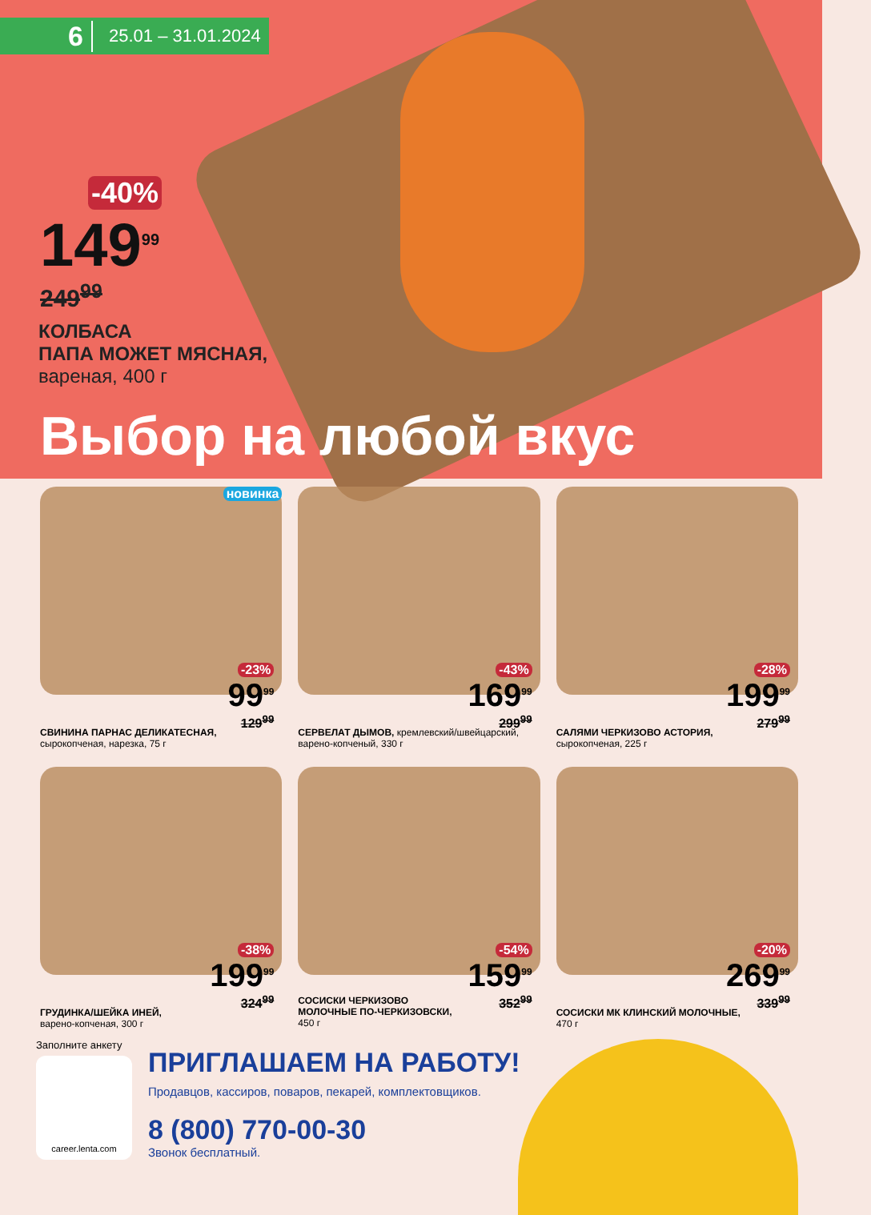6 25.01 – 31.01.2024
-40%
149<sup>99</sup>
249<sup>99</sup>
КОЛБАСА
ПАПА МОЖЕТ МЯСНАЯ,
вареная, 400 г
Выбор на любой вкус
новинка
-23%
99<sup>99</sup>
129<sup>99</sup>
СВИНИНА ПАРНАС ДЕЛИКАТЕСНАЯ,
сырокопченая, нарезка, 75 г
-43%
169<sup>99</sup>
299<sup>99</sup>
СЕРВЕЛАТ ДЫМОВ, кремлевский/швейцарский,
варено-копченый, 330 г
-28%
199<sup>99</sup>
279<sup>99</sup>
САЛЯМИ ЧЕРКИЗОВО АСТОРИЯ,
сырокопченая, 225 г
-38%
199<sup>99</sup>
324<sup>99</sup>
ГРУДИНКА/ШЕЙКА ИНЕЙ,
варено-копченая, 300 г
-54%
159<sup>99</sup>
352<sup>99</sup>
СОСИСКИ ЧЕРКИЗОВО
МОЛОЧНЫЕ ПО-ЧЕРКИЗОВСКИ,
450 г
-20%
269<sup>99</sup>
339<sup>99</sup>
СОСИСКИ МК КЛИНСКИЙ МОЛОЧНЫЕ,
470 г
Заполните анкету
career.lenta.com
ПРИГЛАШАЕМ НА РАБОТУ!
Продавцов, кассиров, поваров, пекарей, комплектовщиков.
8 (800) 770-00-30
Звонок бесплатный.